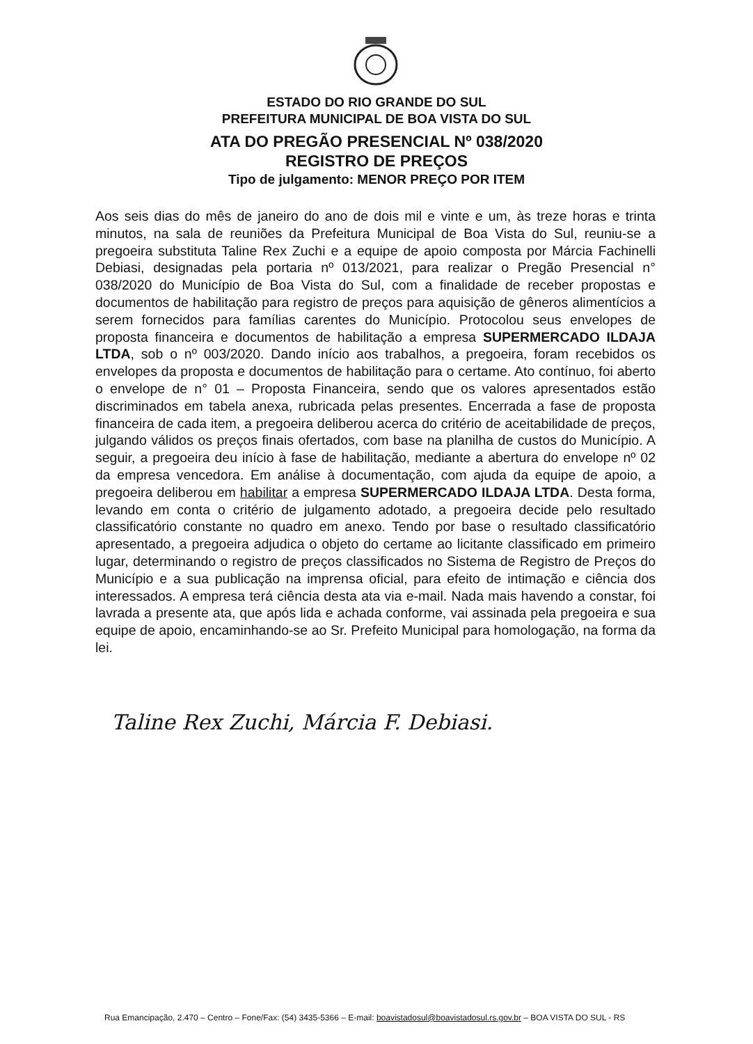ESTADO DO RIO GRANDE DO SUL
PREFEITURA MUNICIPAL DE BOA VISTA DO SUL
ATA DO PREGÃO PRESENCIAL Nº 038/2020
REGISTRO DE PREÇOS
Tipo de julgamento: MENOR PREÇO POR ITEM
Aos seis dias do mês de janeiro do ano de dois mil e vinte e um, às treze horas e trinta minutos, na sala de reuniões da Prefeitura Municipal de Boa Vista do Sul, reuniu-se a pregoeira substituta Taline Rex Zuchi e a equipe de apoio composta por Márcia Fachinelli Debiasi, designadas pela portaria nº 013/2021, para realizar o Pregão Presencial n° 038/2020 do Município de Boa Vista do Sul, com a finalidade de receber propostas e documentos de habilitação para registro de preços para aquisição de gêneros alimentícios a serem fornecidos para famílias carentes do Município. Protocolou seus envelopes de proposta financeira e documentos de habilitação a empresa SUPERMERCADO ILDAJA LTDA, sob o nº 003/2020. Dando início aos trabalhos, a pregoeira, foram recebidos os envelopes da proposta e documentos de habilitação para o certame. Ato contínuo, foi aberto o envelope de n° 01 – Proposta Financeira, sendo que os valores apresentados estão discriminados em tabela anexa, rubricada pelas presentes. Encerrada a fase de proposta financeira de cada item, a pregoeira deliberou acerca do critério de aceitabilidade de preços, julgando válidos os preços finais ofertados, com base na planilha de custos do Município. A seguir, a pregoeira deu início à fase de habilitação, mediante a abertura do envelope nº 02 da empresa vencedora. Em análise à documentação, com ajuda da equipe de apoio, a pregoeira deliberou em habilitar a empresa SUPERMERCADO ILDAJA LTDA. Desta forma, levando em conta o critério de julgamento adotado, a pregoeira decide pelo resultado classificatório constante no quadro em anexo. Tendo por base o resultado classificatório apresentado, a pregoeira adjudica o objeto do certame ao licitante classificado em primeiro lugar, determinando o registro de preços classificados no Sistema de Registro de Preços do Município e a sua publicação na imprensa oficial, para efeito de intimação e ciência dos interessados. A empresa terá ciência desta ata via e-mail. Nada mais havendo a constar, foi lavrada a presente ata, que após lida e achada conforme, vai assinada pela pregoeira e sua equipe de apoio, encaminhando-se ao Sr. Prefeito Municipal para homologação, na forma da lei.
Taline Rex Zuchi, Márcia F. Debiasi.
Rua Emancipação, 2.470 – Centro – Fone/Fax: (54) 3435-5366 – E-mail: boavistadosul@boavistadosul.rs.gov.br – BOA VISTA DO SUL - RS